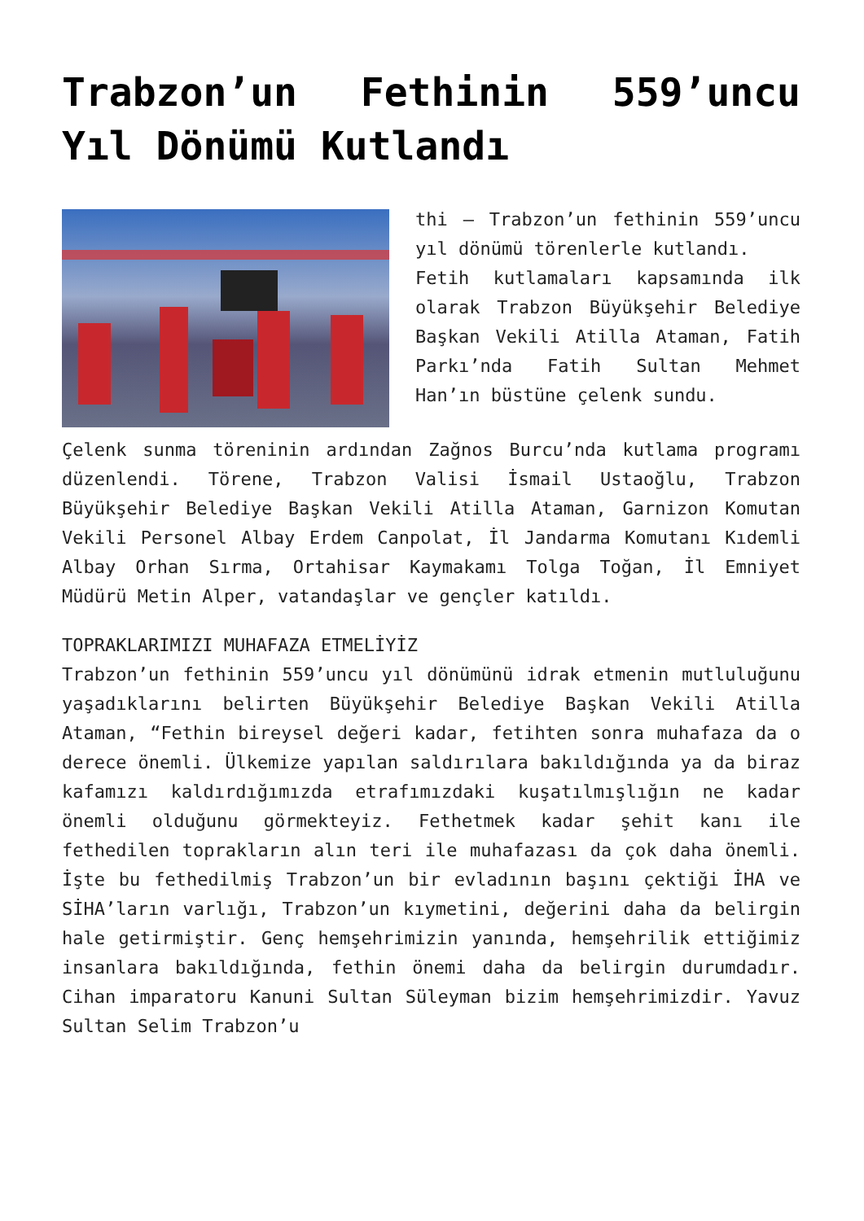Trabzon’un Fethinin 559’uncu Yıl Dönümü Kutlandı
thi – Trabzon’un fethinin 559’uncu yıl dönümü törenlerle kutlandı.
Fetih kutlamaları kapsamında ilk olarak Trabzon Büyükşehir Belediye Başkan Vekili Atilla Ataman, Fatih Parkı’nda Fatih Sultan Mehmet Han’ın büstüne çelenk sundu.
Çelenk sunma töreninin ardından Zağnos Burcu’nda kutlama programı düzenlendi. Törene, Trabzon Valisi İsmail Ustaoğlu, Trabzon Büyükşehir Belediye Başkan Vekili Atilla Ataman, Garnizon Komutan Vekili Personel Albay Erdem Canpolat, İl Jandarma Komutanı Kıdemli Albay Orhan Sırma, Ortahisar Kaymakamı Tolga Toğan, İl Emniyet Müdürü Metin Alper, vatandaşlar ve gençler katıldı.
TOPRAKLARIMIZI MUHAFAZA ETMELİYİZ
Trabzon’un fethinin 559’uncu yıl dönümünü idrak etmenin mutluluğunu yaşadıklarını belirten Büyükşehir Belediye Başkan Vekili Atilla Ataman, “Fethin bireysel değeri kadar, fetihten sonra muhafaza da o derece önemli. Ülkemize yapılan saldırılara bakıldığında ya da biraz kafamızı kaldırdığımızda etrafımızdaki kuşatılmışlığın ne kadar önemli olduğunu görmekteyiz. Fethetmek kadar şehit kanı ile fethedilen toprakların alın teri ile muhafazası da çok daha önemli. İşte bu fethedilmiş Trabzon’un bir evladının başını çektiği İHA ve SİHA’ların varlığı, Trabzon’un kıymetini, değerini daha da belirgin hale getirmiştir. Genç hemşehrimizin yanında, hemşehrilik ettiğimiz insanlara bakıldığında, fethin önemi daha da belirgin durumdadır. Cihan imparatoru Kanuni Sultan Süleyman bizim hemşehrimizdir. Yavuz Sultan Selim Trabzon’u